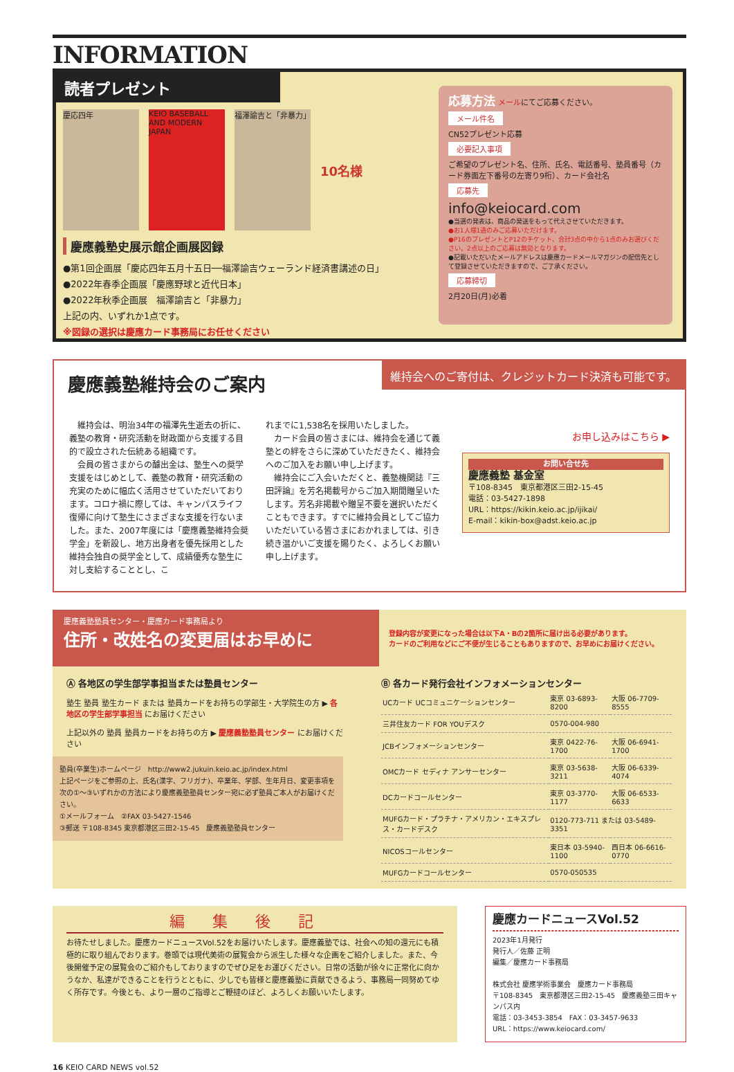INFORMATION
読者プレゼント
慶応四年 KEIO BASEBALL AND MODERN JAPAN
福澤諭吉と「非暴力」
10名様
慶應義塾史展示館企画展図録
●第1回企画展「慶応四年五月十五日──福澤諭吉ウェーランド経済書講述の日」
●2022年春季企画展「慶應野球と近代日本」
●2022年秋季企画展　福澤諭吉と「非暴力」
上記の内、いずれか1点です。
※図録の選択は慶應カード事務局にお任せください
応募方法 メールにてご応募ください。
メール件名
CN52プレゼント応募
必要記入事項
ご希望のプレゼント名、住所、氏名、電話番号、塾員番号（カード券面左下番号の左寄り9桁）、カード会社名
応募先
info@keiocard.com
●当選の発表は、商品の発送をもって代えさせていただきます。
●お1人様1通のみご応募いただけます。
●P16のプレゼントとP12のチケット、合計3点の中から1点のみお選びください。2点以上のご応募は無効となります。
●記載いただいたメールアドレスは慶應カードメールマガジンの配信先として登録させていただきますので、ご了承ください。
応募締切
2月20日(月)必着
慶應義塾維持会のご案内
維持会へのご寄付は、クレジットカード決済も可能です。
　維持会は、明治34年の福澤先生逝去の折に、義塾の教育・研究活動を財政面から支援する目的で設立された伝統ある組織です。
　会員の皆さまからの醵出金は、塾生への奨学支援をはじめとして、義塾の教育・研究活動の充実のために幅広く活用させていただいております。コロナ禍に際しては、キャンパスライフ復帰に向けて塾生にさまざまな支援を行ないました。また、2007年度には「慶應義塾維持会奨学金」を新設し、地方出身者を優先採用とした維持会独自の奨学金として、成績優秀な塾生に対し支給することとし、こ
れまでに1,538名を採用いたしました。
　カード会員の皆さまには、維持会を通じて義塾との絆をさらに深めていただきたく、維持会へのご加入をお願い申し上げます。
　維持会にご入会いただくと、義塾機関誌『三田評論』を芳名掲載号からご加入期間贈呈いたします。芳名非掲載や贈呈不要を選択いただくこともできます。すでに維持会員としてご協力いただいている皆さまにおかれましては、引き続き温かいご支援を賜りたく、よろしくお願い申し上げます。
お申し込みはこちら ▶
お問い合せ先
慶應義塾 基金室
〒108-8345　東京都港区三田2-15-45
電話：03-5427-1898
URL：https://kikin.keio.ac.jp/ijikai/
E-mail：kikin-box@adst.keio.ac.jp
慶應義塾塾員センター・慶應カード事務局より
住所・改姓名の変更届はお早めに
登録内容が変更になった場合は以下A・Bの2箇所に届け出る必要があります。
カードのご利用などにご不便が生じることもありますので、お早めにお届けください。
Ⓐ 各地区の学生部学事担当または塾員センター
塾生 塾員 塾生カード または 塾員カードをお持ちの学部生・大学院生の方 ▶ 各地区の学生部学事担当 にお届けください
上記以外の 塾員 塾員カードをお持ちの方 ▶ 慶應義塾塾員センター にお届けください
塾員(卒業生)ホームページ　http://www2.jukuin.keio.ac.jp/index.html
上記ページをご参照の上、氏名(漢字、フリガナ)、卒業年、学部、生年月日、変更事項を次の①〜③いずれかの方法により慶應義塾塾員センター宛に必ず塾員ご本人がお届けください。
①メールフォーム　②FAX 03-5427-1546
③郵送 〒108-8345 東京都港区三田2-15-45　慶應義塾塾員センター
Ⓑ 各カード発行会社インフォメーションセンター
| UCカード UCコミュニケーションセンター | 東京 03-6893-8200 | 大阪 06-7709-8555 |
| 三井住友カード FOR YOUデスク | 0570-004-980 | |
| JCBインフォメーションセンター | 東京 0422-76-1700 | 大阪 06-6941-1700 |
| OMCカード セディナ アンサーセンター | 東京 03-5638-3211 | 大阪 06-6339-4074 |
| DCカードコールセンター | 東京 03-3770-1177 | 大阪 06-6533-6633 |
| MUFGカード・プラチナ・アメリカン・エキスプレス・カードデスク | 0120-773-711 または 03-5489-3351 | |
| NICOSコールセンター | 東日本 03-5940-1100 | 西日本 06-6616-0770 |
| MUFGカードコールセンター | 0570-050535 | |
編集後記
お待たせしました。慶應カードニュースVol.52をお届けいたします。慶應義塾では、社会への知の還元にも積極的に取り組んでおります。巻頭では現代美術の展覧会から派生した様々な企画をご紹介しました。また、今後開催予定の展覧会のご紹介もしておりますのでぜひ足をお運びください。日常の活動が徐々に正常化に向かうなか、私達ができることを行うとともに、少しでも皆様と慶應義塾に貢献できるよう、事務局一同努めてゆく所存です。今後とも、より一層のご指導とご鞭撻のほど、よろしくお願いいたします。
慶應カードニュースVol.52
2023年1月発行
発行人／佐藤 正明
編集／慶應カード事務局
株式会社 慶應学術事業会　慶應カード事務局
〒108-8345　東京都港区三田2-15-45　慶應義塾三田キャンパス内
電話：03-3453-3854　FAX：03-3457-9633
URL：https://www.keiocard.com/
16 KEIO CARD NEWS vol.52